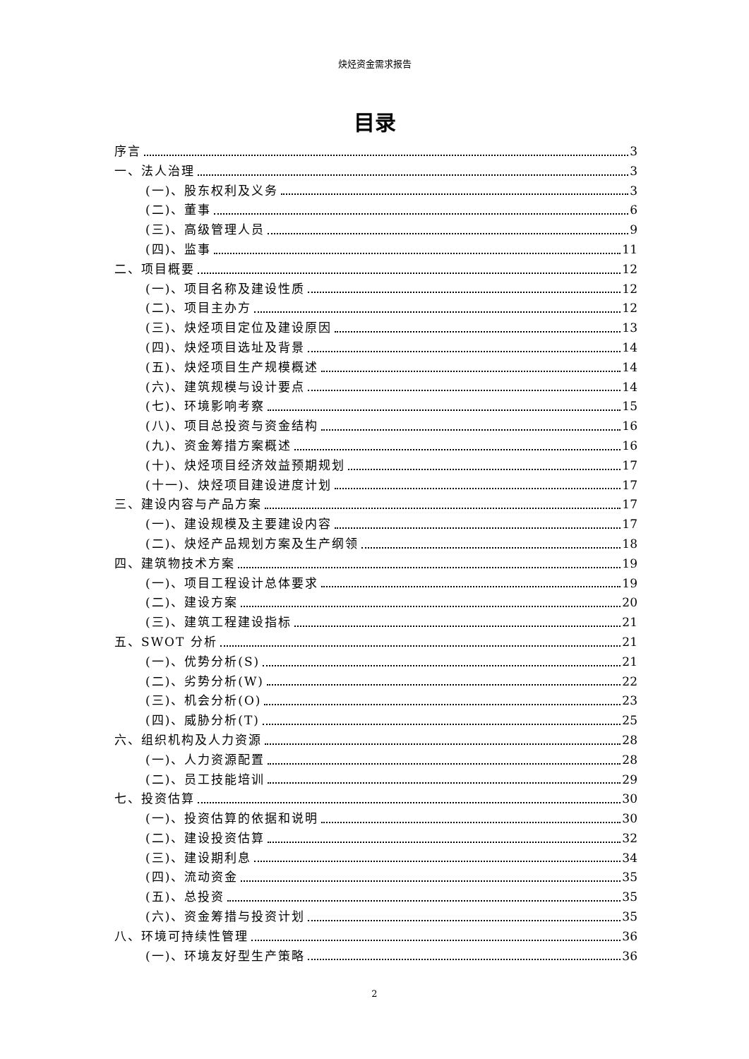炔烃资金需求报告
目录
序言 3
一、法人治理 3
(一)、股东权利及义务 3
(二)、董事 6
(三)、高级管理人员 9
(四)、监事 11
二、项目概要 12
(一)、项目名称及建设性质 12
(二)、项目主办方 12
(三)、炔烃项目定位及建设原因 13
(四)、炔烃项目选址及背景 14
(五)、炔烃项目生产规模概述 14
(六)、建筑规模与设计要点 14
(七)、环境影响考察 15
(八)、项目总投资与资金结构 16
(九)、资金筹措方案概述 16
(十)、炔烃项目经济效益预期规划 17
(十一)、炔烃项目建设进度计划 17
三、建设内容与产品方案 17
(一)、建设规模及主要建设内容 17
(二)、炔烃产品规划方案及生产纲领 18
四、建筑物技术方案 19
(一)、项目工程设计总体要求 19
(二)、建设方案 20
(三)、建筑工程建设指标 21
五、SWOT 分析 21
(一)、优势分析(S) 21
(二)、劣势分析(W) 22
(三)、机会分析(O) 23
(四)、威胁分析(T) 25
六、组织机构及人力资源 28
(一)、人力资源配置 28
(二)、员工技能培训 29
七、投资估算 30
(一)、投资估算的依据和说明 30
(二)、建设投资估算 32
(三)、建设期利息 34
(四)、流动资金 35
(五)、总投资 35
(六)、资金筹措与投资计划 35
八、环境可持续性管理 36
(一)、环境友好型生产策略 36
2